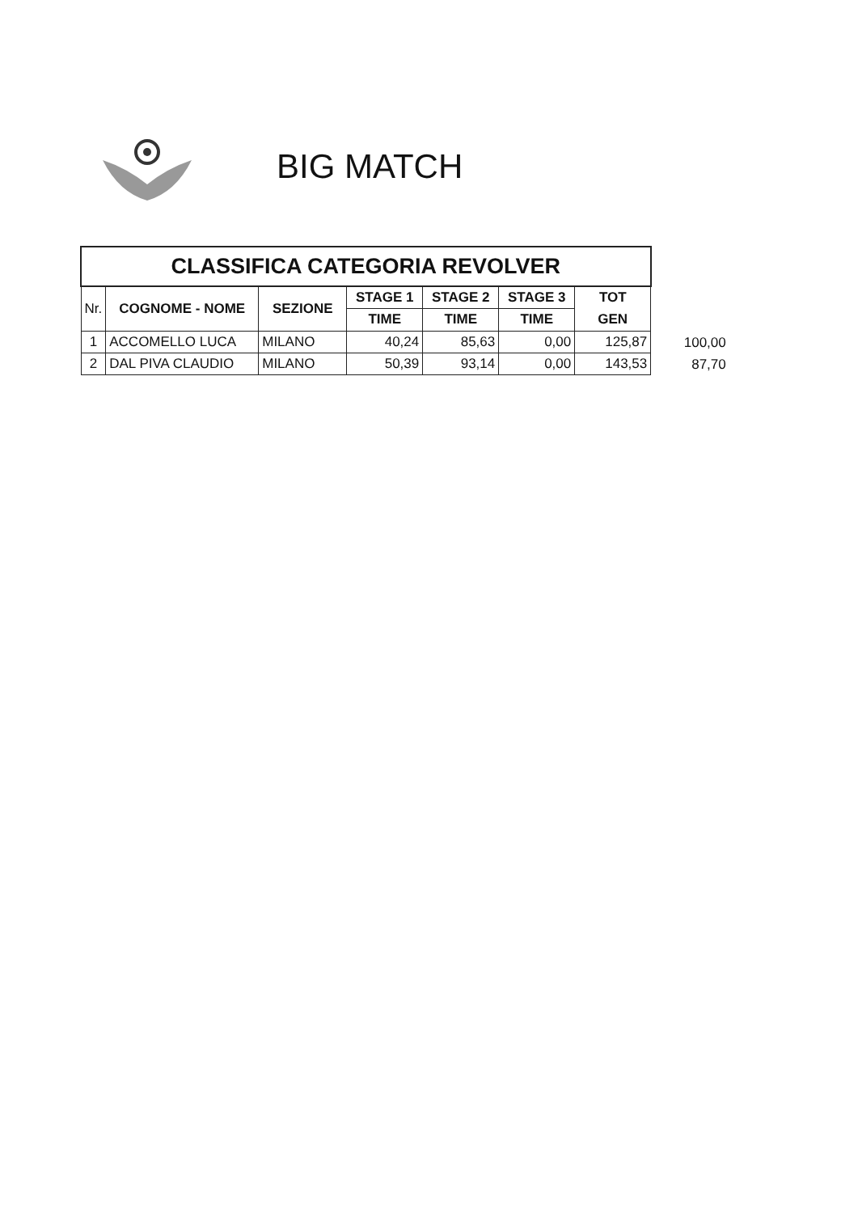BIG MATCH
| CLASSIFICA CATEGORIA REVOLVER | | | | | | |
| Nr. | COGNOME - NOME | SEZIONE | STAGE 1 | STAGE 2 | STAGE 3 | TOT |
| | | | TIME | TIME | TIME | GEN |
| 1 | ACCOMELLO LUCA | MILANO | 40,24 | 85,63 | 0,00 | 125,87 |
| 2 | DAL PIVA CLAUDIO | MILANO | 50,39 | 93,14 | 0,00 | 143,53 |
100,00
87,70